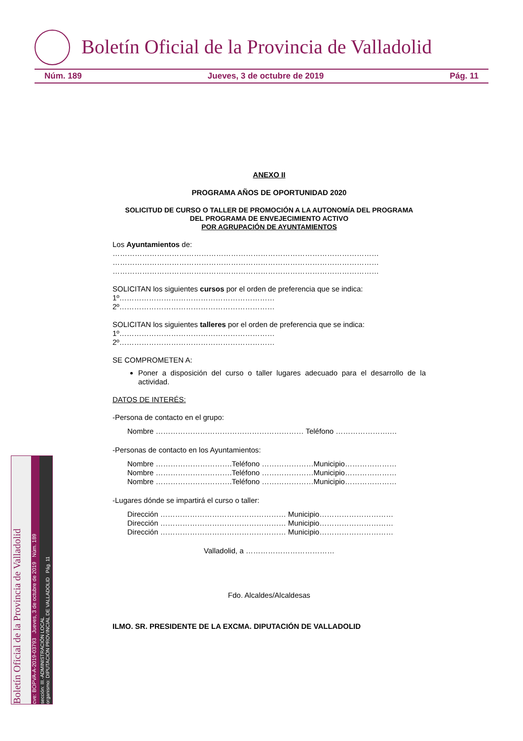Boletín Oficial de la Provincia de Valladolid
Núm. 189 Jueves, 3 de octubre de 2019 Pág. 11
ANEXO II
PROGRAMA AÑOS DE OPORTUNIDAD 2020
SOLICITUD DE CURSO O TALLER DE PROMOCIÓN A LA AUTONOMÍA DEL PROGRAMA
DEL PROGRAMA DE ENVEJECIMIENTO ACTIVO
POR AGRUPACIÓN DE AYUNTAMIENTOS
Los Ayuntamientos de:
………………………………………………………………………………………………
………………………………………………………………………………………………
………………………………………………………………………………………………
SOLICITAN los siguientes cursos por el orden de preferencia que se indica:
1º………………………………………………………
2º………………………………………………………
SOLICITAN los siguientes talleres por el orden de preferencia que se indica:
1º………………………………………………………
2º………………………………………………………
SE COMPROMETEN A:
Poner a disposición del curso o taller lugares adecuado para el desarrollo de la actividad.
DATOS DE INTERÉS:
-Persona de contacto en el grupo:
Nombre …………………………………………………… Teléfono ………………….…
-Personas de contacto en los Ayuntamientos:
Nombre ………………………….Teléfono …………………Municipio…………………
Nombre ………………………….Teléfono …………………Municipio…………………
Nombre ………………………….Teléfono …………………Municipio…………………
-Lugares dónde se impartirá el curso o taller:
Dirección …………………………………………… Municipio…………………………
Dirección …………………………………………… Municipio…………………………
Dirección …………………………………………… Municipio…………………………
Valladolid, a ………………………………
Fdo. Alcaldes/Alcaldesas
ILMO. SR. PRESIDENTE DE LA EXCMA. DIPUTACIÓN DE VALLADOLID
Boletín Oficial de la Provincia de Valladolid
cve: BOPVA-A-2019-03793 Jueves, 3 de octubre de 2019 Núm. 189
sección: III.-ADMINISTRACIÓN LOCAL
organismo: DIPUTACIÓN PROVINCIAL DE VALLADOLID Pág. 11